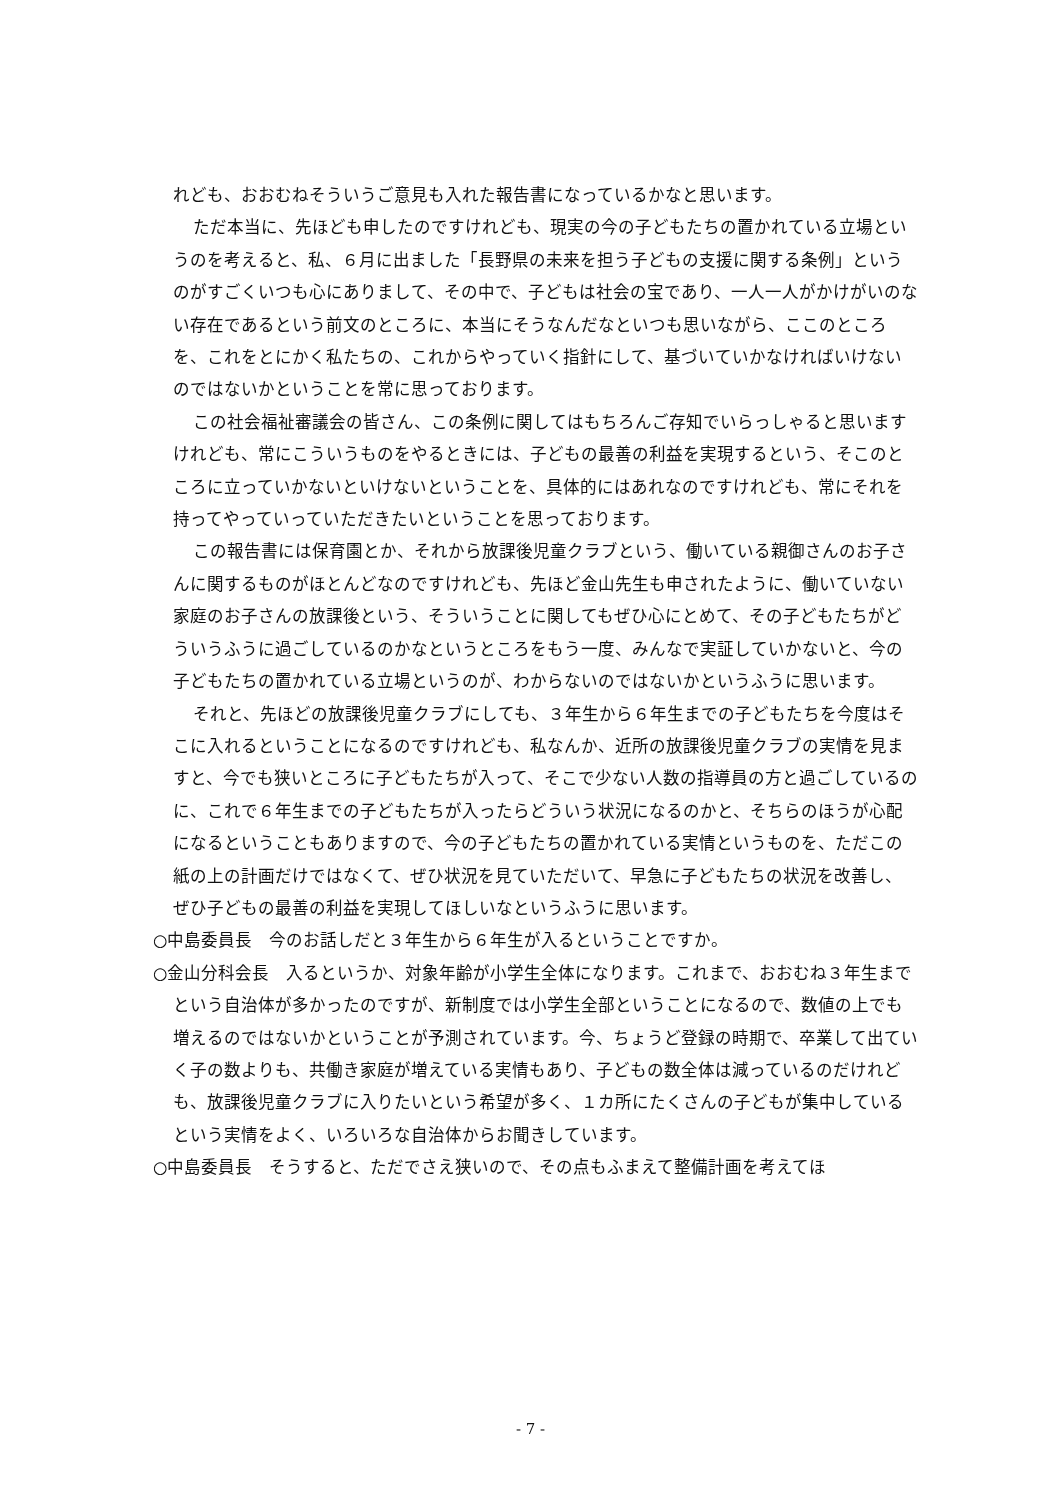れども、おおむねそういうご意見も入れた報告書になっているかなと思います。
ただ本当に、先ほども申したのですけれども、現実の今の子どもたちの置かれている立場というのを考えると、私、６月に出ました「長野県の未来を担う子どもの支援に関する条例」というのがすごくいつも心にありまして、その中で、子どもは社会の宝であり、一人一人がかけがいのない存在であるという前文のところに、本当にそうなんだなといつも思いながら、ここのところを、これをとにかく私たちの、これからやっていく指針にして、基づいていかなければいけないのではないかということを常に思っております。
この社会福祉審議会の皆さん、この条例に関してはもちろんご存知でいらっしゃると思いますけれども、常にこういうものをやるときには、子どもの最善の利益を実現するという、そこのところに立っていかないといけないということを、具体的にはあれなのですけれども、常にそれを持ってやっていっていただきたいということを思っております。
この報告書には保育園とか、それから放課後児童クラブという、働いている親御さんのお子さんに関するものがほとんどなのですけれども、先ほど金山先生も申されたように、働いていない家庭のお子さんの放課後という、そういうことに関してもぜひ心にとめて、その子どもたちがどういうふうに過ごしているのかなというところをもう一度、みんなで実証していかないと、今の子どもたちの置かれている立場というのが、わからないのではないかというふうに思います。
それと、先ほどの放課後児童クラブにしても、３年生から６年生までの子どもたちを今度はそこに入れるということになるのですけれども、私なんか、近所の放課後児童クラブの実情を見ますと、今でも狭いところに子どもたちが入って、そこで少ない人数の指導員の方と過ごしているのに、これで６年生までの子どもたちが入ったらどういう状況になるのかと、そちらのほうが心配になるということもありますので、今の子どもたちの置かれている実情というものを、ただこの紙の上の計画だけではなくて、ぜひ状況を見ていただいて、早急に子どもたちの状況を改善し、ぜひ子どもの最善の利益を実現してほしいなというふうに思います。
○中島委員長　今のお話しだと３年生から６年生が入るということですか。
○金山分科会長　入るというか、対象年齢が小学生全体になります。これまで、おおむね３年生までという自治体が多かったのですが、新制度では小学生全部ということになるので、数値の上でも増えるのではないかということが予測されています。今、ちょうど登録の時期で、卒業して出ていく子の数よりも、共働き家庭が増えている実情もあり、子どもの数全体は減っているのだけれども、放課後児童クラブに入りたいという希望が多く、１カ所にたくさんの子どもが集中しているという実情をよく、いろいろな自治体からお聞きしています。
○中島委員長　そうすると、ただでさえ狭いので、その点もふまえて整備計画を考えてほ
- 7 -